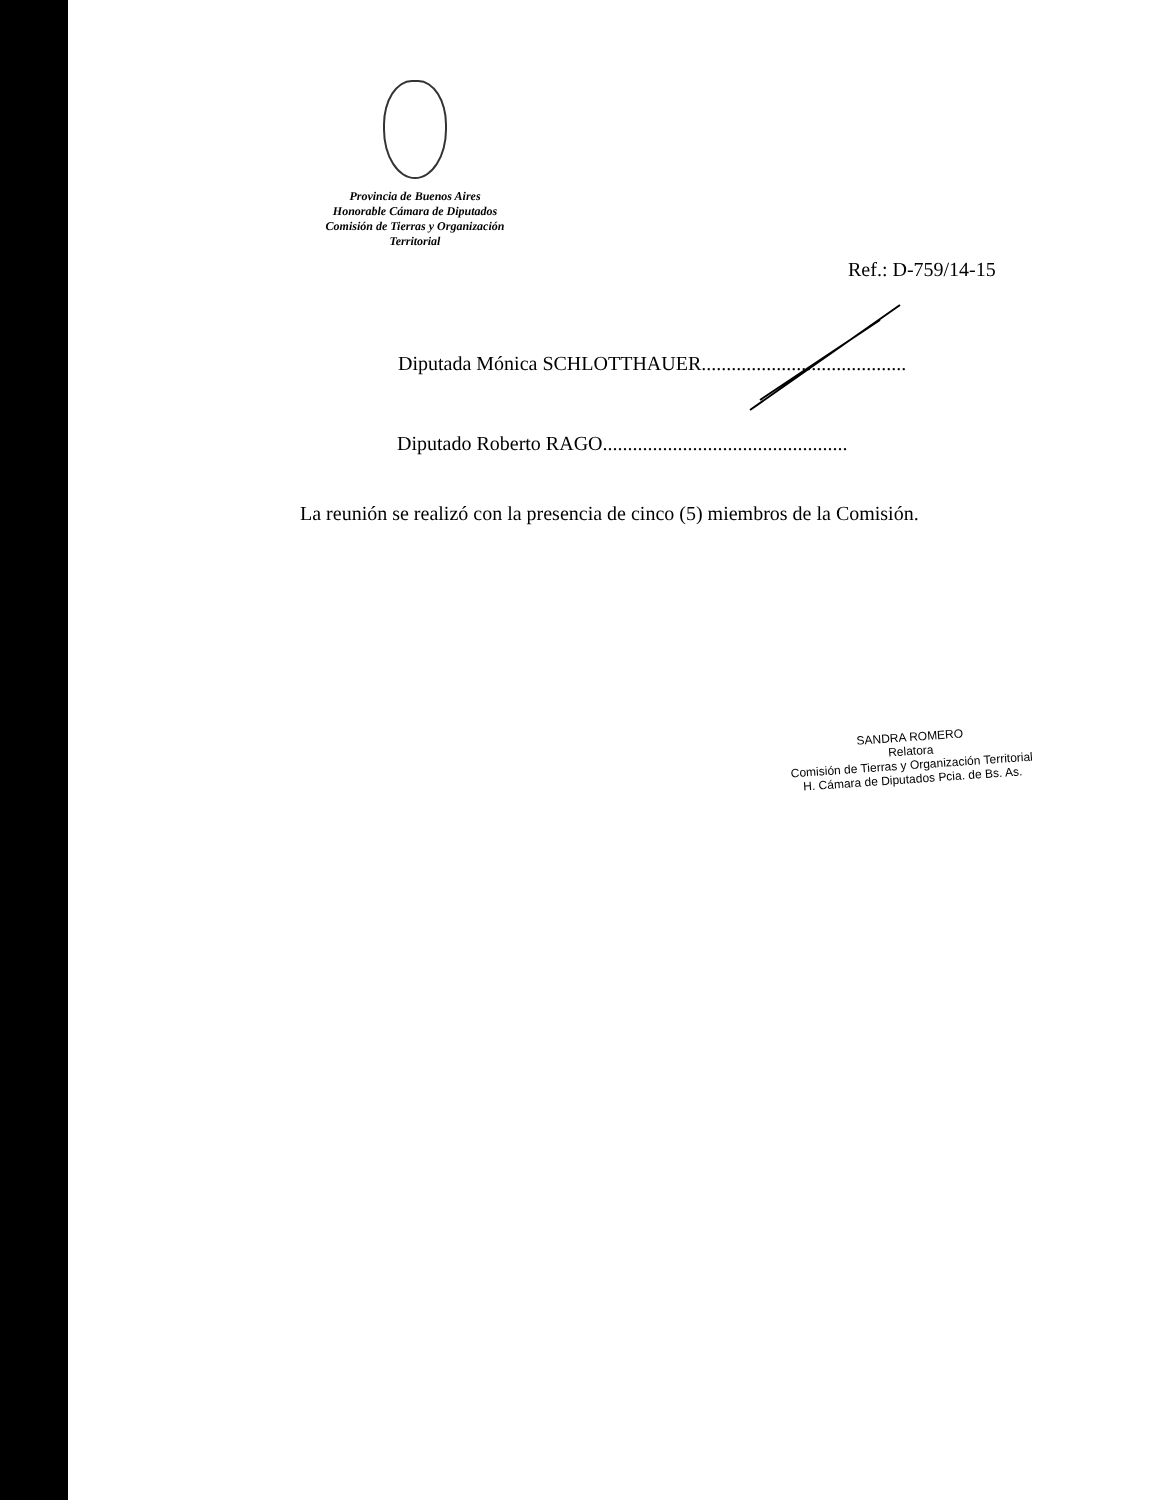Provincia de Buenos Aires
Honorable Cámara de Diputados
Comisión de Tierras y Organización
Territorial
Ref.: D-759/14-15
Diputada Mónica SCHLOTTHAUER.........................................
Diputado Roberto RAGO.................................................
La reunión se realizó con la presencia de cinco (5) miembros de la Comisión.
SANDRA ROMERO
Relatora
Comisión de Tierras y Organización Territorial
H. Cámara de Diputados Pcia. de Bs. As.